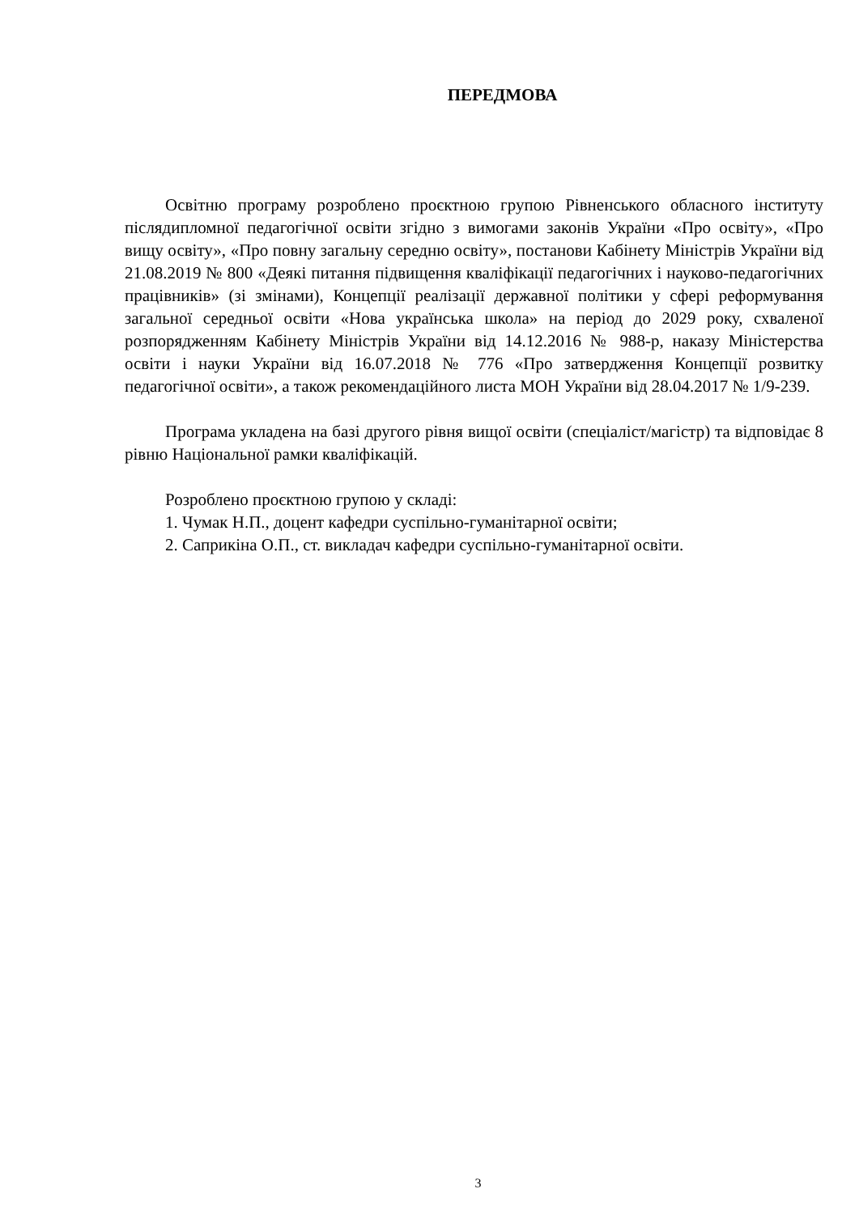ПЕРЕДМОВА
Освітню програму розроблено проєктною групою Рівненського обласного інституту післядипломної педагогічної освіти згідно з вимогами законів України «Про освіту», «Про вищу освіту», «Про повну загальну середню освіту», постанови Кабінету Міністрів України від 21.08.2019 № 800 «Деякі питання підвищення кваліфікації педагогічних і науково-педагогічних працівників» (зі змінами), Концепції реалізації державної політики у сфері реформування загальної середньої освіти «Нова українська школа» на період до 2029 року, схваленої розпорядженням Кабінету Міністрів України від 14.12.2016 № 988-р, наказу Міністерства освіти і науки України від 16.07.2018 № 776 «Про затвердження Концепції розвитку педагогічної освіти», а також рекомендаційного листа МОН України від 28.04.2017 № 1/9-239.
Програма укладена на базі другого рівня вищої освіти (спеціаліст/магістр) та відповідає 8 рівню Національної рамки кваліфікацій.
Розроблено проєктною групою у складі:
1. Чумак Н.П., доцент кафедри суспільно-гуманітарної освіти;
2. Саприкіна О.П., ст. викладач кафедри суспільно-гуманітарної освіти.
3